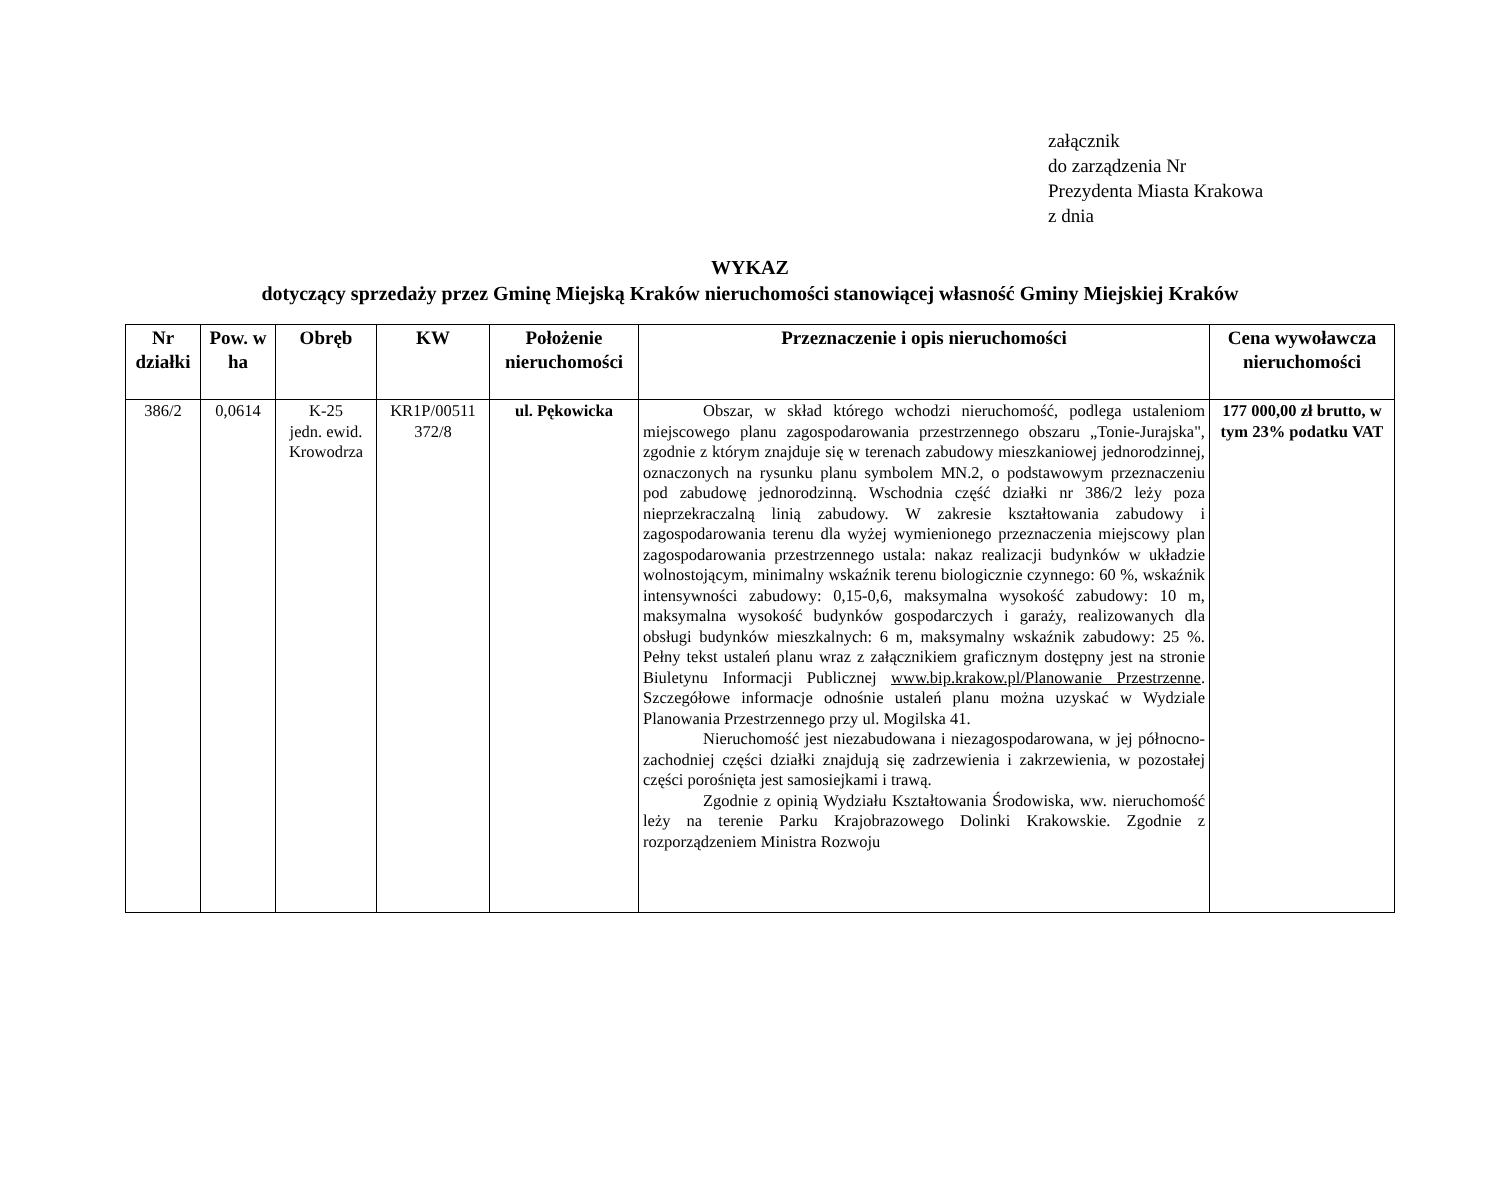załącznik
do zarządzenia Nr
Prezydenta Miasta Krakowa
z dnia
WYKAZ
dotyczący sprzedaży przez Gminę Miejską Kraków nieruchomości stanowiącej własność Gminy Miejskiej Kraków
| Nr działki | Pow. w ha | Obręb | KW | Położenie nieruchomości | Przeznaczenie i opis nieruchomości | Cena wywoławcza nieruchomości |
| --- | --- | --- | --- | --- | --- | --- |
| 386/2 | 0,0614 | K-25 jedn. ewid. Krowodrza | KR1P/00511 372/8 | ul. Pękowicka | Obszar, w skład którego wchodzi nieruchomość, podlega ustaleniom miejscowego planu zagospodarowania przestrzennego obszaru „Tonie-Jurajska", zgodnie z którym znajduje się w terenach zabudowy mieszkaniowej jednorodzinnej, oznaczonych na rysunku planu symbolem MN.2, o podstawowym przeznaczeniu pod zabudowę jednorodzinną. Wschodnia część działki nr 386/2 leży poza nieprzekraczalną linią zabudowy. W zakresie kształtowania zabudowy i zagospodarowania terenu dla wyżej wymienionego przeznaczenia miejscowy plan zagospodarowania przestrzennego ustala: nakaz realizacji budynków w układzie wolnostojącym, minimalny wskaźnik terenu biologicznie czynnego: 60 %, wskaźnik intensywności zabudowy: 0,15-0,6, maksymalna wysokość zabudowy: 10 m, maksymalna wysokość budynków gospodarczych i garaży, realizowanych dla obsługi budynków mieszkalnych: 6 m, maksymalny wskaźnik zabudowy: 25 %. Pełny tekst ustaleń planu wraz z załącznikiem graficznym dostępny jest na stronie Biuletynu Informacji Publicznej www.bip.krakow.pl/Planowanie Przestrzenne . Szczegółowe informacje odnośnie ustaleń planu można uzyskać w Wydziale Planowania Przestrzennego przy ul. Mogilska 41. Nieruchomość jest niezabudowana i niezagospodarowana, w jej północno-zachodniej części działki znajdują się zadrzewienia i zakrzewienia, w pozostałej części porośnięta jest samosiejkami i trawą. Zgodnie z opinią Wydziału Kształtowania Środowiska, ww. nieruchomość leży na terenie Parku Krajobrazowego Dolinki Krakowskie. Zgodnie z rozporządzeniem Ministra Rozwoju | 177 000,00 zł brutto, w tym 23% podatku VAT |